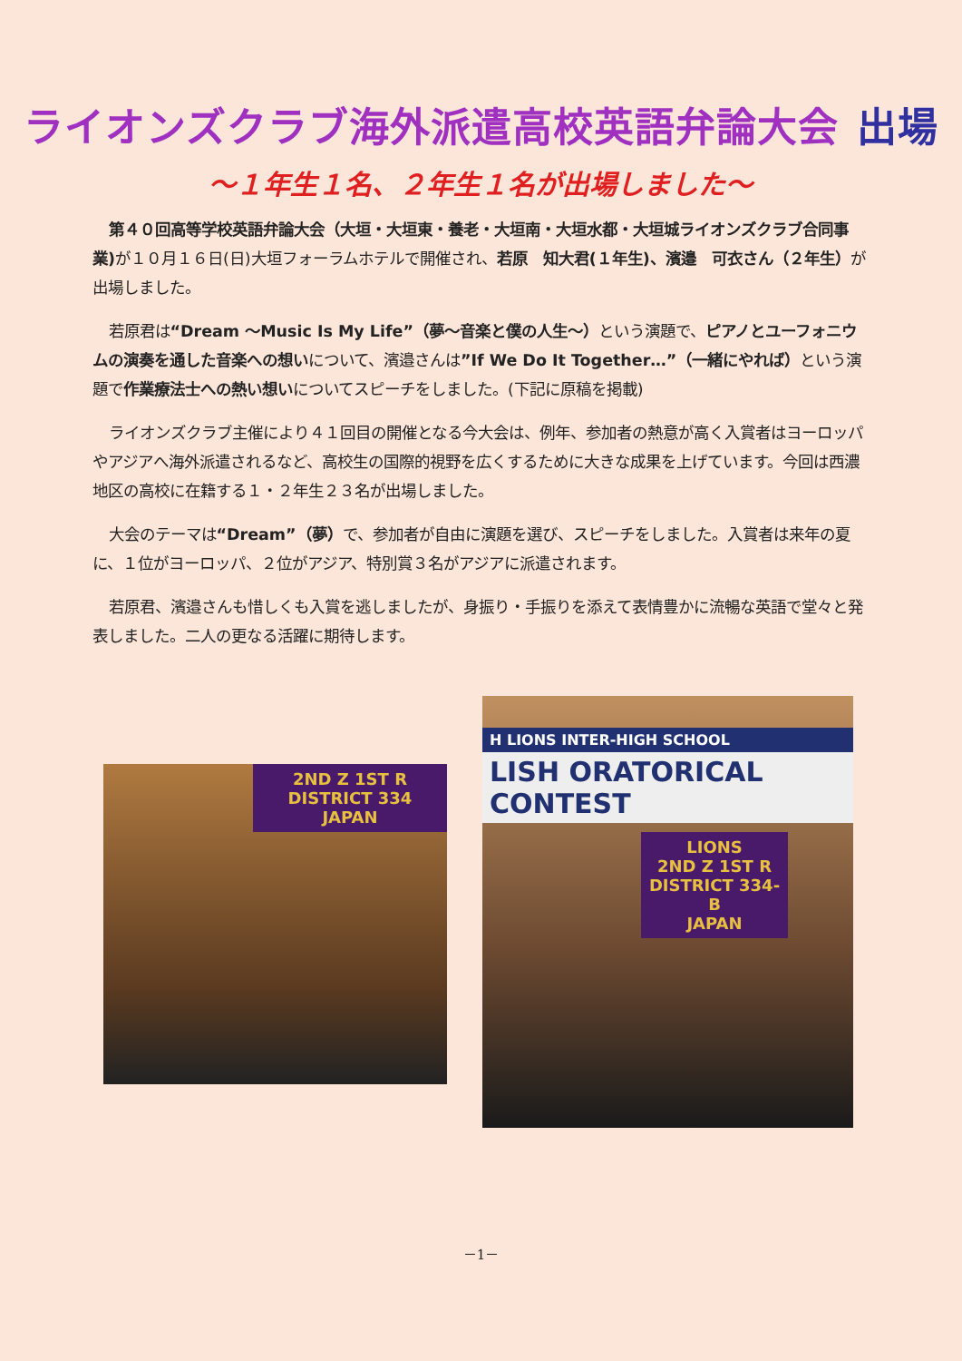ライオンズクラブ海外派遣高校英語弁論大会 出場
～１年生１名、２年生１名が出場しました～
第４０回高等学校英語弁論大会（大垣・大垣東・養老・大垣南・大垣水都・大垣城ライオンズクラブ合同事業) が１０月１６日(日)大垣フォーラムホテルで開催され、若原　知大君(１年生)、濱邉　可衣さん（２年生）が出場しました。
若原君は“Dream ～Music Is My Life”（夢～音楽と僕の人生～）という演題で、ピアノとユーフォニウムの演奏を通した音楽への想いについて、濱邉さんは”If We Do It Together…”（一緒にやれば）という演題で作業療法士への熱い想いについてスピーチをしました。(下記に原稿を掲載)
ライオンズクラブ主催により４１回目の開催となる今大会は、例年、参加者の熱意が高く入賞者はヨーロッパやアジアへ海外派遣されるなど、高校生の国際的視野を広くするために大きな成果を上げています。今回は西濃地区の高校に在籍する１・２年生２３名が出場しました。
大会のテーマは“Dream”（夢）で、参加者が自由に演題を選び、スピーチをしました。入賞者は来年の夏に、１位がヨーロッパ、２位がアジア、特別賞３名がアジアに派遣されます。
若原君、濱邉さんも惜しくも入賞を逃しましたが、身振り・手振りを添えて表情豊かに流暢な英語で堂々と発表しました。二人の更なる活躍に期待します。
2ND Z 1ST R DISTRICT 334
JAPAN
H LIONS INTER-HIGH SCHOOL
LISH ORATORICAL CONTEST
LIONS
2ND Z 1ST R DISTRICT 334-B
JAPAN
－1－